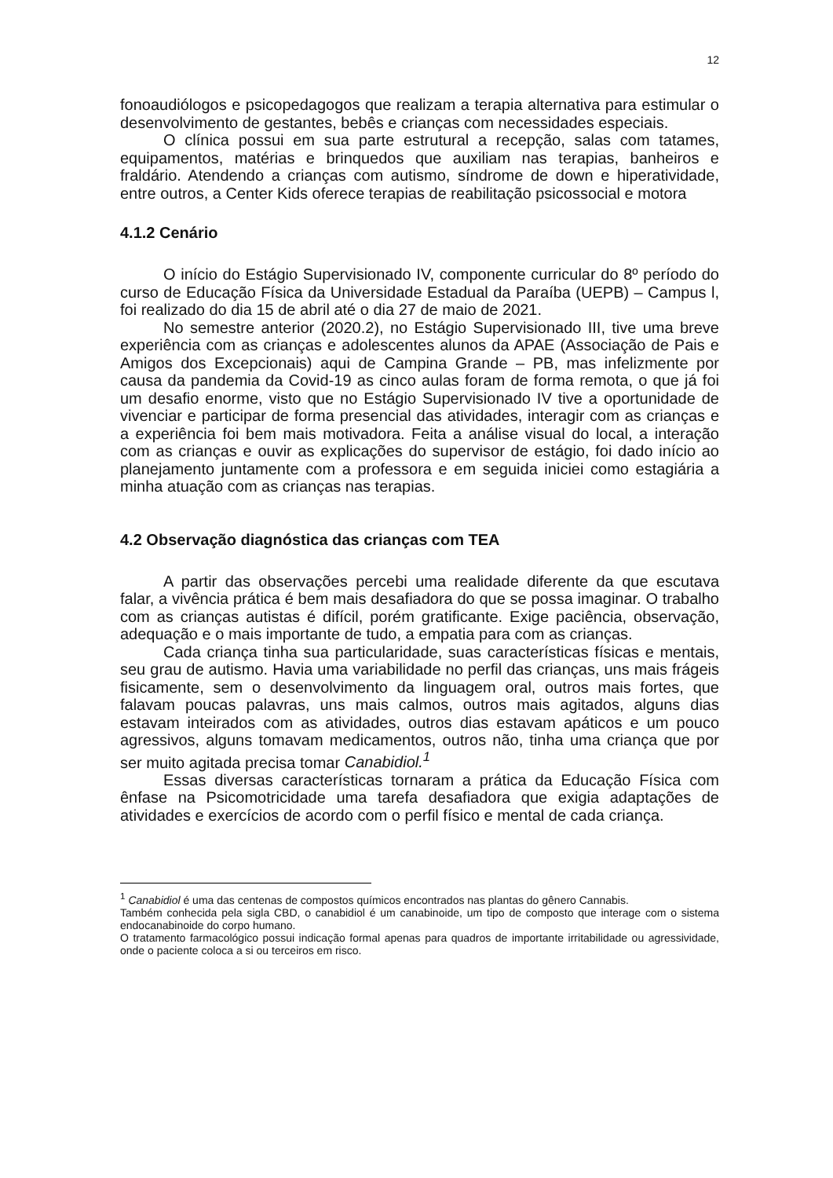12
fonoaudiólogos e psicopedagogos que realizam a terapia alternativa para estimular o desenvolvimento de gestantes, bebês e crianças com necessidades especiais.
O clínica possui em sua parte estrutural a recepção, salas com tatames, equipamentos, matérias e brinquedos que auxiliam nas terapias, banheiros e fraldário. Atendendo a crianças com autismo, síndrome de down e hiperatividade, entre outros, a Center Kids oferece terapias de reabilitação psicossocial e motora
4.1.2 Cenário
O início do Estágio Supervisionado IV, componente curricular do 8º período do curso de Educação Física da Universidade Estadual da Paraíba (UEPB) – Campus l, foi realizado do dia 15 de abril até o dia 27 de maio de 2021.
No semestre anterior (2020.2), no Estágio Supervisionado III, tive uma breve experiência com as crianças e adolescentes alunos da APAE (Associação de Pais e Amigos dos Excepcionais) aqui de Campina Grande – PB, mas infelizmente por causa da pandemia da Covid-19 as cinco aulas foram de forma remota, o que já foi um desafio enorme, visto que no Estágio Supervisionado IV tive a oportunidade de vivenciar e participar de forma presencial das atividades, interagir com as crianças e a experiência foi bem mais motivadora. Feita a análise visual do local, a interação com as crianças e ouvir as explicações do supervisor de estágio, foi dado início ao planejamento juntamente com a professora e em seguida iniciei como estagiária a minha atuação com as crianças nas terapias.
4.2 Observação diagnóstica das crianças com TEA
A partir das observações percebi uma realidade diferente da que escutava falar, a vivência prática é bem mais desafiadora do que se possa imaginar. O trabalho com as crianças autistas é difícil, porém gratificante. Exige paciência, observação, adequação e o mais importante de tudo, a empatia para com as crianças.
Cada criança tinha sua particularidade, suas características físicas e mentais, seu grau de autismo. Havia uma variabilidade no perfil das crianças, uns mais frágeis fisicamente, sem o desenvolvimento da linguagem oral, outros mais fortes, que falavam poucas palavras, uns mais calmos, outros mais agitados, alguns dias estavam inteirados com as atividades, outros dias estavam apáticos e um pouco agressivos, alguns tomavam medicamentos, outros não, tinha uma criança que por ser muito agitada precisa tomar Canabidiol.<sup>1</sup>
Essas diversas características tornaram a prática da Educação Física com ênfase na Psicomotricidade uma tarefa desafiadora que exigia adaptações de atividades e exercícios de acordo com o perfil físico e mental de cada criança.
<sup>1</sup> Canabidiol é uma das centenas de compostos químicos encontrados nas plantas do gênero Cannabis.
Também conhecida pela sigla CBD, o canabidiol é um canabinoide, um tipo de composto que interage com o sistema endocanabinoide do corpo humano.
O tratamento farmacológico possui indicação formal apenas para quadros de importante irritabilidade ou agressividade, onde o paciente coloca a si ou terceiros em risco.